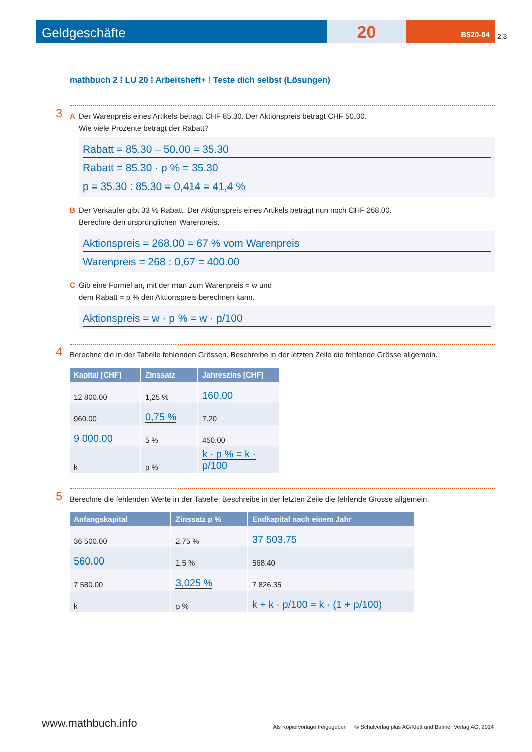Geldgeschäfte
20
B520-04
2|3
mathbuch 2 ⁞ LU 20 ⁞ Arbeitsheft+ ⁞ Teste dich selbst (Lösungen)
3
A Der Warenpreis eines Artikels beträgt CHF 85.30. Der Aktionspreis beträgt CHF 50.00.
Wie viele Prozente beträgt der Rabatt?
Rabatt = 85.30 – 50.00 = 35.30
Rabatt = 85.30 · p % = 35.30
p = 35.30 : 85.30 = 0,414 = 41,4 %
B Der Verkäufer gibt 33 % Rabatt. Der Aktionspreis eines Artikels beträgt nun noch CHF 268.00.
Berechne den ursprünglichen Warenpreis.
Aktionspreis = 268.00 = 67 % vom Warenpreis
Warenpreis = 268 : 0,67 = 400.00
C Gib eine Formel an, mit der man zum Warenpreis = w und
dem Rabatt = p % den Aktionspreis berechnen kann.
Aktionspreis = w · p % = w · p/100
4
Berechne die in der Tabelle fehlenden Grössen. Beschreibe in der letzten Zeile die fehlende Grösse allgemein.
| Kapital [CHF] | Zinssatz | Jahreszins [CHF] |
| --- | --- | --- |
| 12 800.00 | 1,25 % | 160.00 |
| 960.00 | 0,75 % | 7.20 |
| 9 000.00 | 5 % | 450.00 |
| k | p % | k · p % = k · p/100 |
5
Berechne die fehlenden Werte in der Tabelle. Beschreibe in der letzten Zeile die fehlende Grösse allgemein.
| Anfangskapital | Zinssatz p % | Endkapital nach einem Jahr |
| --- | --- | --- |
| 36 500.00 | 2,75 % | 37 503.75 |
| 560.00 | 1,5 % | 568.40 |
| 7 580.00 | 3,025 % | 7 826.35 |
| k | p % | k + k · p/100 = k · (1 + p/100) |
www.mathbuch.info Als Kopiervorlage freigegeben © Schulverlag plus AG/Klett und Balmer Verlag AG, 2014